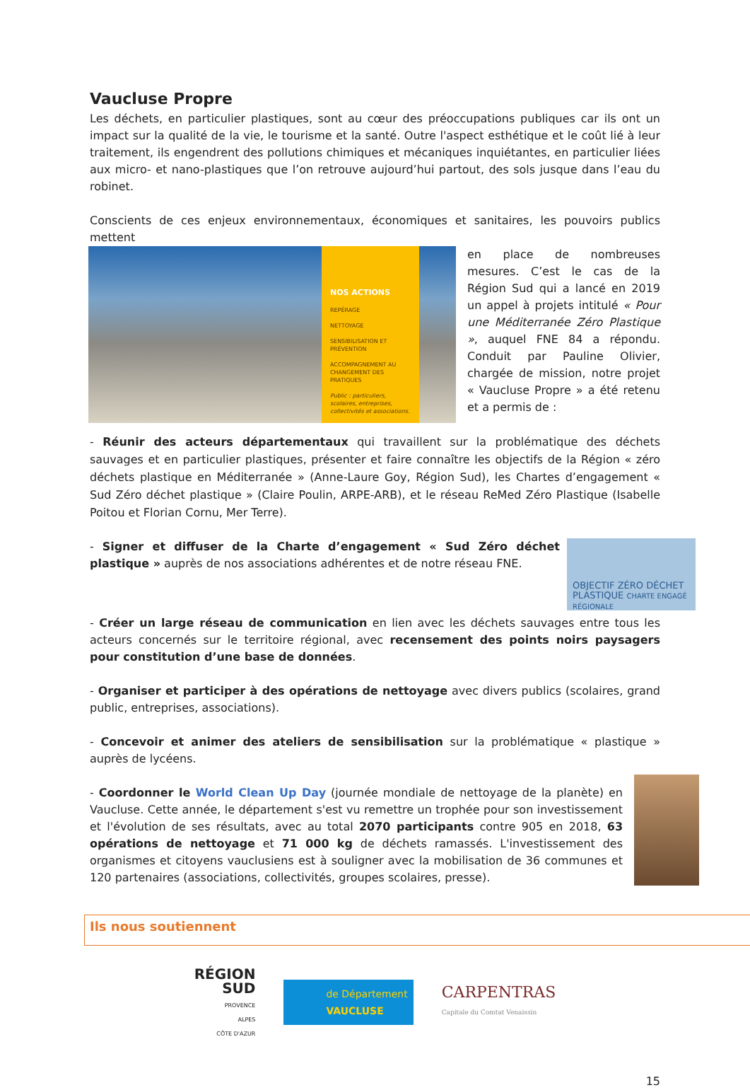Vaucluse Propre
Les déchets, en particulier plastiques, sont au cœur des préoccupations publiques car ils ont un impact sur la qualité de la vie, le tourisme et la santé. Outre l'aspect esthétique et le coût lié à leur traitement, ils engendrent des pollutions chimiques et mécaniques inquiétantes, en particulier liées aux micro- et nano-plastiques que l’on retrouve aujourd’hui partout, des sols jusque dans l’eau du robinet.
Conscients de ces enjeux environnementaux, économiques et sanitaires, les pouvoirs publics mettent
NOS ACTIONS
REPÉRAGE
NETTOYAGE
SENSIBILISATION ET PRÉVENTION
ACCOMPAGNEMENT AU CHANGEMENT DES PRATIQUES
Public : particuliers, scolaires, entreprises, collectivités et associations.
en place de nombreuses mesures. C’est le cas de la Région Sud qui a lancé en 2019 un appel à projets intitulé « Pour une Méditerranée Zéro Plastique », auquel FNE 84 a répondu. Conduit par Pauline Olivier, chargée de mission, notre projet « Vaucluse Propre » a été retenu et a permis de :
- Réunir des acteurs départementaux qui travaillent sur la problématique des déchets sauvages et en particulier plastiques, présenter et faire connaître les objectifs de la Région « zéro déchets plastique en Méditerranée » (Anne-Laure Goy, Région Sud), les Chartes d’engagement « Sud Zéro déchet plastique » (Claire Poulin, ARPE-ARB), et le réseau ReMed Zéro Plastique (Isabelle Poitou et Florian Cornu, Mer Terre).
OBJECTIF ZÉRO DÉCHET PLASTIQUE CHARTE ENGAGÉ RÉGIONALE
- Signer et diffuser de la Charte d’engagement « Sud Zéro déchet plastique » auprès de nos associations adhérentes et de notre réseau FNE.
- Créer un large réseau de communication en lien avec les déchets sauvages entre tous les acteurs concernés sur le territoire régional, avec recensement des points noirs paysagers pour constitution d’une base de données.
- Organiser et participer à des opérations de nettoyage avec divers publics (scolaires, grand public, entreprises, associations).
- Concevoir et animer des ateliers de sensibilisation sur la problématique « plastique » auprès de lycéens.
- Coordonner le World Clean Up Day (journée mondiale de nettoyage de la planète) en Vaucluse. Cette année, le département s'est vu remettre un trophée pour son investissement et l'évolution de ses résultats, avec au total 2070 participants contre 905 en 2018, 63 opérations de nettoyage et 71 000 kg de déchets ramassés. L'investissement des organismes et citoyens vauclusiens est à souligner avec la mobilisation de 36 communes et 120 partenaires (associations, collectivités, groupes scolaires, presse).
Ils nous soutiennent
RÉGION
SUD
PROVENCE
ALPES
CÔTE D'AZUR
de Département
VAUCLUSE
CARPENTRAS
Capitale du Comtat Venaissin
15